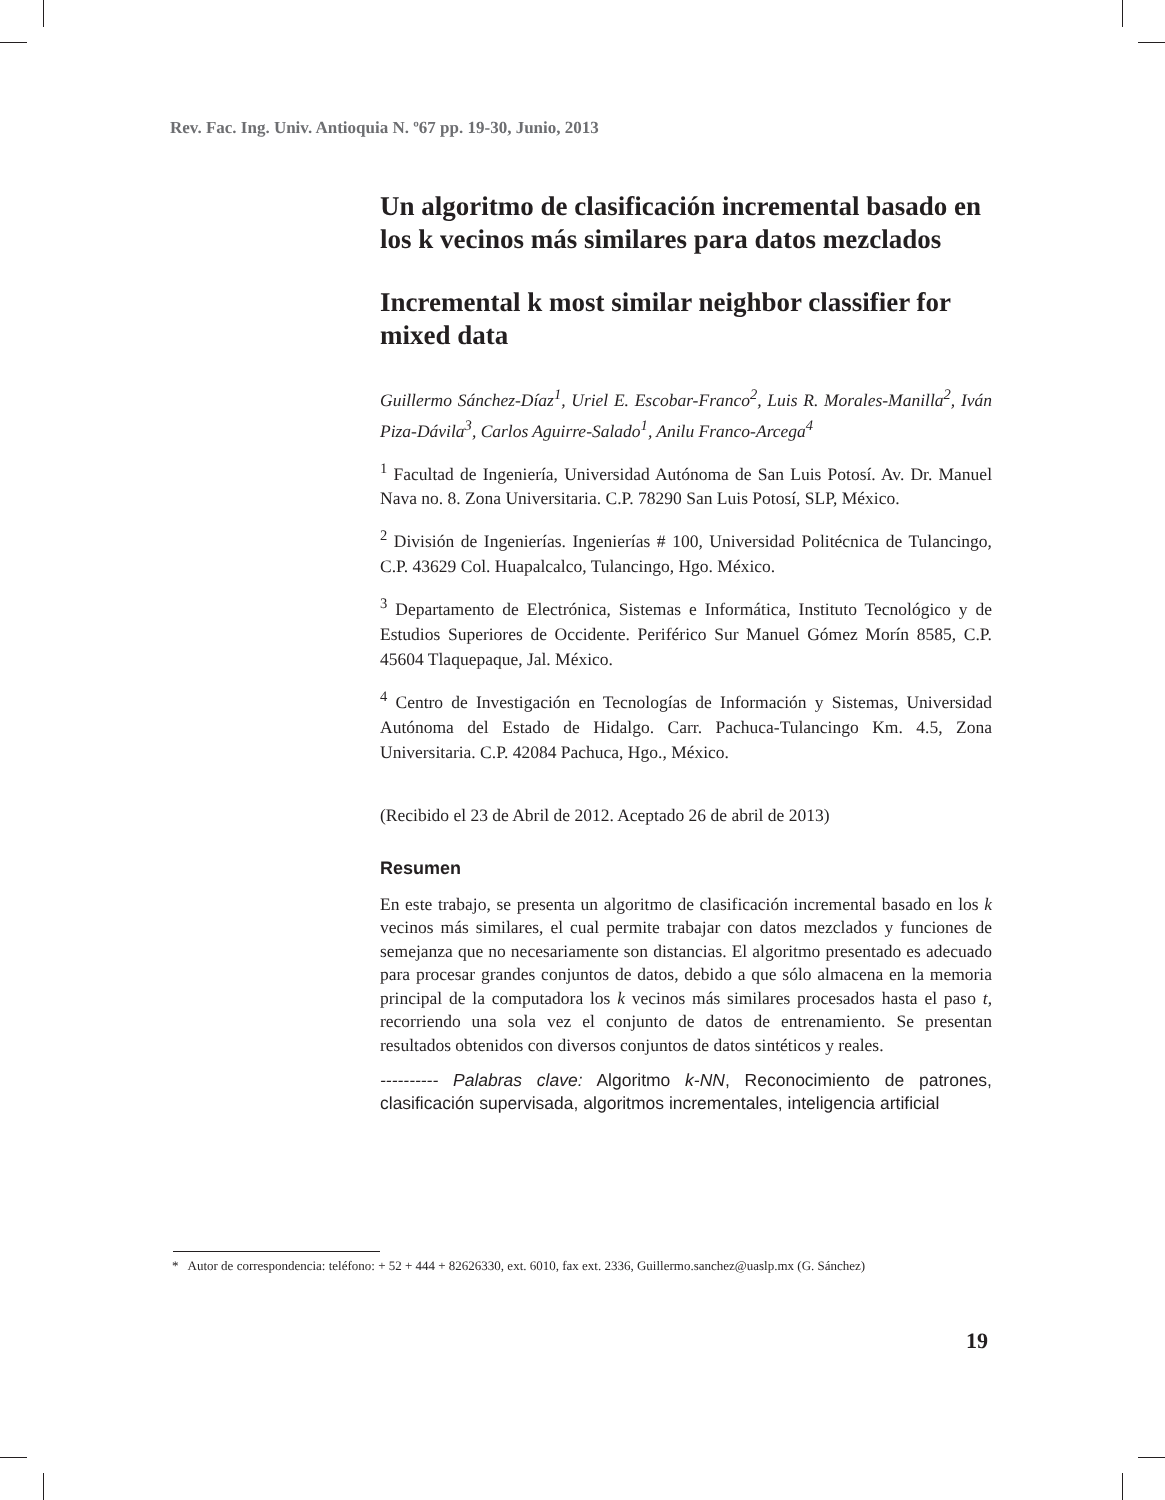Rev. Fac. Ing. Univ. Antioquia N. º67 pp. 19-30, Junio, 2013
Un algoritmo de clasificación incremental basado en los k vecinos más similares para datos mezclados
Incremental k most similar neighbor classifier for mixed data
Guillermo Sánchez-Díaz<sup>1</sup>, Uriel E. Escobar-Franco<sup>2</sup>, Luis R. Morales-Manilla<sup>2</sup>, Iván Piza-Dávila<sup>3</sup>, Carlos Aguirre-Salado<sup>1</sup>, Anilu Franco-Arcega<sup>4</sup>
<sup>1</sup> Facultad de Ingeniería, Universidad Autónoma de San Luis Potosí. Av. Dr. Manuel Nava no. 8. Zona Universitaria. C.P. 78290 San Luis Potosí, SLP, México.
<sup>2</sup> División de Ingenierías. Ingenierías # 100, Universidad Politécnica de Tulancingo, C.P. 43629 Col. Huapalcalco, Tulancingo, Hgo. México.
<sup>3</sup> Departamento de Electrónica, Sistemas e Informática, Instituto Tecnológico y de Estudios Superiores de Occidente. Periférico Sur Manuel Gómez Morín 8585, C.P. 45604 Tlaquepaque, Jal. México.
<sup>4</sup> Centro de Investigación en Tecnologías de Información y Sistemas, Universidad Autónoma del Estado de Hidalgo. Carr. Pachuca-Tulancingo Km. 4.5, Zona Universitaria. C.P. 42084 Pachuca, Hgo., México.
(Recibido el 23 de Abril de 2012. Aceptado 26 de abril de 2013)
Resumen
En este trabajo, se presenta un algoritmo de clasificación incremental basado en los k vecinos más similares, el cual permite trabajar con datos mezclados y funciones de semejanza que no necesariamente son distancias. El algoritmo presentado es adecuado para procesar grandes conjuntos de datos, debido a que sólo almacena en la memoria principal de la computadora los k vecinos más similares procesados hasta el paso t, recorriendo una sola vez el conjunto de datos de entrenamiento. Se presentan resultados obtenidos con diversos conjuntos de datos sintéticos y reales.
---------- Palabras clave: Algoritmo k-NN, Reconocimiento de patrones, clasificación supervisada, algoritmos incrementales, inteligencia artificial
* Autor de correspondencia: teléfono: + 52 + 444 + 82626330, ext. 6010, fax ext. 2336, Guillermo.sanchez@uaslp.mx (G. Sánchez)
19